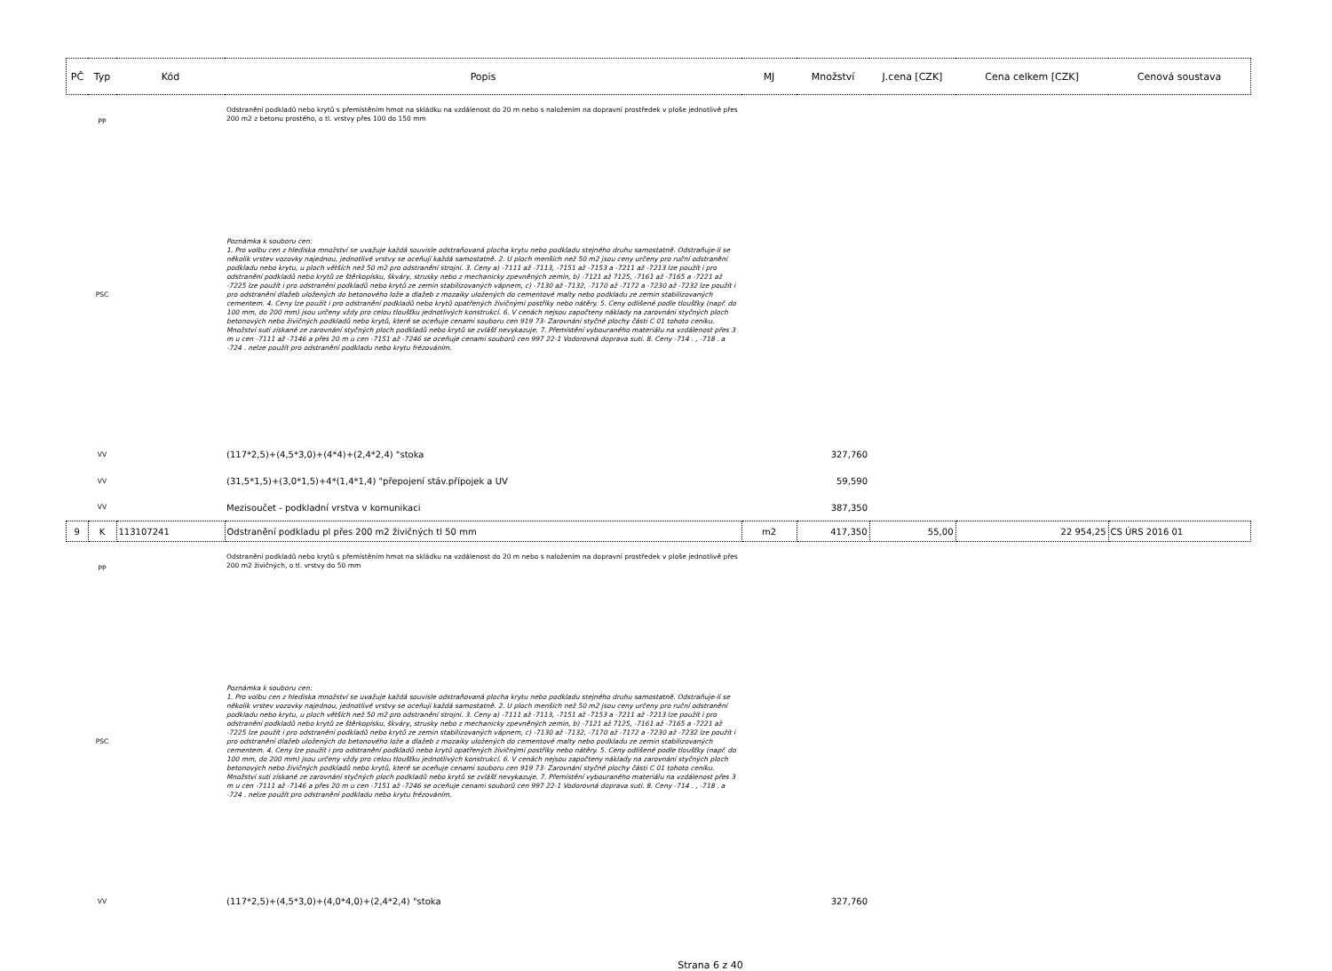| PČ | Typ | Kód | Popis | MJ | Množství | J.cena [CZK] | Cena celkem [CZK] | Cenová soustava |
| --- | --- | --- | --- | --- | --- | --- | --- | --- |
| | PP | | Odstranění podkladů nebo krytů s přemístěním hmot na skládku na vzdálenost do 20 m nebo s naložením na dopravní prostředek v ploše jednotlivě přes 200 m2 z betonu prostého, o tl. vrstvy přes 100 do 150 mm | | | | | |
| | PSC | | Poznámka k souboru cen: 1. Pro volbu cen z hlediska množství se uvažuje každá souvisle odstraňovaná plocha krytu nebo podkladu stejného druhu samostatně. Odstraňuje-li se několik vrstev vozovky najednou, jednotlivé vrstvy se oceňují každá samostatně. 2. U ploch menších než 50 m2 jsou ceny určeny pro ruční odstranění podkladu nebo krytu, u ploch větších než 50 m2 pro odstranění strojní. 3. Ceny a) -7111 až -7113, -7151 až -7153 a -7211 až -7213 lze použít i pro odstranění podkladů nebo krytů ze štěrkopísku, škváry, strusky nebo z mechanicky zpevněných zemin, b) -7121 až 7125, -7161 až -7165 a -7221 až -7225 lze použít i pro odstranění podkladů nebo krytů ze zemin stabilizovaných vápnem, c) -7130 až -7132, -7170 až -7172 a -7230 až -7232 lze použít i pro odstranění dlažeb uložených do betonového lože a dlažeb z mozaiky uložených do cementové malty nebo podkladu ze zemin stabilizovaných cementem. 4. Ceny lze použít i pro odstranění podkladů nebo krytů opatřených živičnými postřiky nebo nátěry. 5. Ceny odlišené podle tloušťky (např. do 100 mm, do 200 mm) jsou určeny vždy pro celou tloušťku jednotlivých konstrukcí. 6. V cenách nejsou započteny náklady na zarovnání styčných ploch betonových nebo živičných podkladů nebo krytů, které se oceňuje cenami souboru cen 919 73- Zarovnání styčné plochy části C 01 tohoto ceníku. Množství suti získané ze zarovnání styčných ploch podkladů nebo krytů se zvlášť nevykazuje. 7. Přemístění vybouraného materiálu na vzdálenost přes 3 m u cen -7111 až -7146 a přes 20 m u cen -7151 až -7246 se oceňuje cenami souborů cen 997 22-1 Vodorovná doprava suti. 8. Ceny -714 . , -718 . a -724 . nelze použít pro odstranění podkladu nebo krytu frézováním. | | | | | |
| | VV | | (117*2,5)+(4,5*3,0)+(4*4)+(2,4*2,4) "stoka | | 327,760 | | | |
| | VV | | (31,5*1,5)+(3,0*1,5)+4*(1,4*1,4) "přepojení stáv.přípojek a UV | | 59,590 | | | |
| | VV | | Mezisoučet - podkladní vrstva v komunikaci | | 387,350 | | | |
| 9 | K | 113107241 | Odstranění podkladu pl přes 200 m2 živičných tl 50 mm | m2 | 417,350 | 55,00 | 22 954,25 | CS ÚRS 2016 01 |
| | PP | | Odstranění podkladů nebo krytů s přemístěním hmot na skládku na vzdálenost do 20 m nebo s naložením na dopravní prostředek v ploše jednotlivě přes 200 m2 živičných, o tl. vrstvy do 50 mm | | | | | |
| | PSC | | Poznámka k souboru cen: 1. Pro volbu cen z hlediska množství se uvažuje každá souvisle odstraňovaná plocha krytu nebo podkladu stejného druhu samostatně. Odstraňuje-li se několik vrstev vozovky najednou, jednotlivé vrstvy se oceňují každá samostatně. 2. U ploch menších než 50 m2 jsou ceny určeny pro ruční odstranění podkladu nebo krytu, u ploch větších než 50 m2 pro odstranění strojní. 3. Ceny a) -7111 až -7113, -7151 až -7153 a -7211 až -7213 lze použít i pro odstranění podkladů nebo krytů ze štěrkopísku, škváry, strusky nebo z mechanicky zpevněných zemin, b) -7121 až 7125, -7161 až -7165 a -7221 až -7225 lze použít i pro odstranění podkladů nebo krytů ze zemin stabilizovaných vápnem, c) -7130 až -7132, -7170 až -7172 a -7230 až -7232 lze použít i pro odstranění dlažeb uložených do betonového lože a dlažeb z mozaiky uložených do cementové malty nebo podkladu ze zemin stabilizovaných cementem. 4. Ceny lze použít i pro odstranění podkladů nebo krytů opatřených živičnými postřiky nebo nátěry. 5. Ceny odlišené podle tloušťky (např. do 100 mm, do 200 mm) jsou určeny vždy pro celou tloušťku jednotlivých konstrukcí. 6. V cenách nejsou započteny náklady na zarovnání styčných ploch betonových nebo živičných podkladů nebo krytů, které se oceňuje cenami souboru cen 919 73- Zarovnání styčné plochy části C 01 tohoto ceníku. Množství suti získané ze zarovnání styčných ploch podkladů nebo krytů se zvlášť nevykazuje. 7. Přemístění vybouraného materiálu na vzdálenost přes 3 m u cen -7111 až -7146 a přes 20 m u cen -7151 až -7246 se oceňuje cenami souborů cen 997 22-1 Vodorovná doprava suti. 8. Ceny -714 . , -718 . a -724 . nelze použít pro odstranění podkladu nebo krytu frézováním. | | | | | |
| | VV | | (117*2,5)+(4,5*3,0)+(4,0*4,0)+(2,4*2,4) "stoka | | 327,760 | | | |
Strana 6 z 40